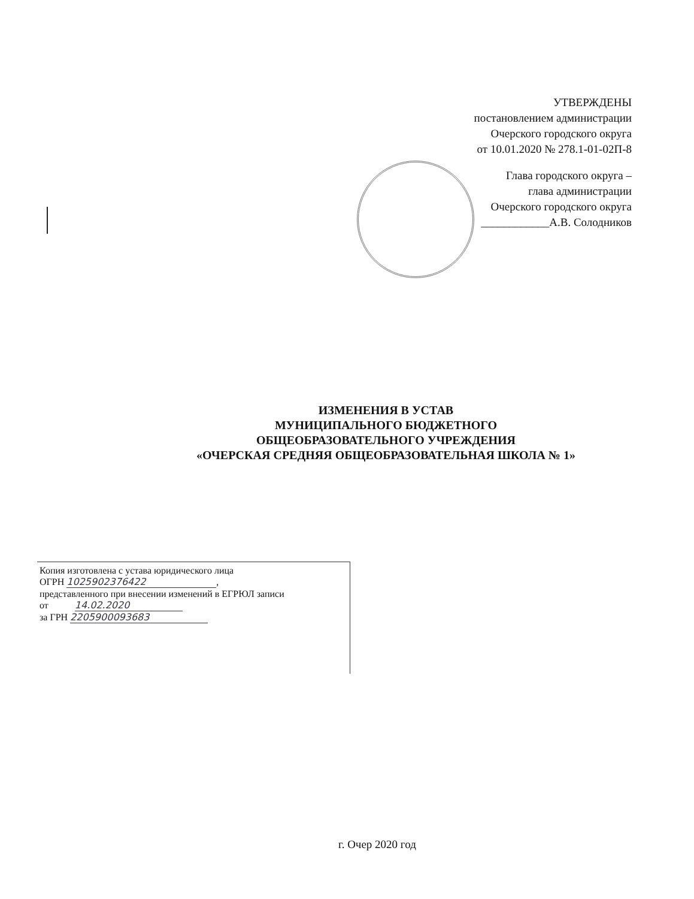УТВЕРЖДЕНЫ
постановлением администрации
Очерского городского округа
от 10.01.2020 № 278.1-01-02П-8
Глава городского округа –
глава администрации
Очерского городского округа
____________А.В. Солодников
ИЗМЕНЕНИЯ В УСТАВ
МУНИЦИПАЛЬНОГО БЮДЖЕТНОГО
ОБЩЕОБРАЗОВАТЕЛЬНОГО УЧРЕЖДЕНИЯ
«ОЧЕРСКАЯ СРЕДНЯЯ ОБЩЕОБРАЗОВАТЕЛЬНАЯ ШКОЛА № 1»
Копия изготовлена с устава юридического лица
ОГРН 1025902376422,
представленного при внесении изменений в ЕГРЮЛ записи
от 14.02.2020
за ГРН 2205900093683
г. Очер 2020 год